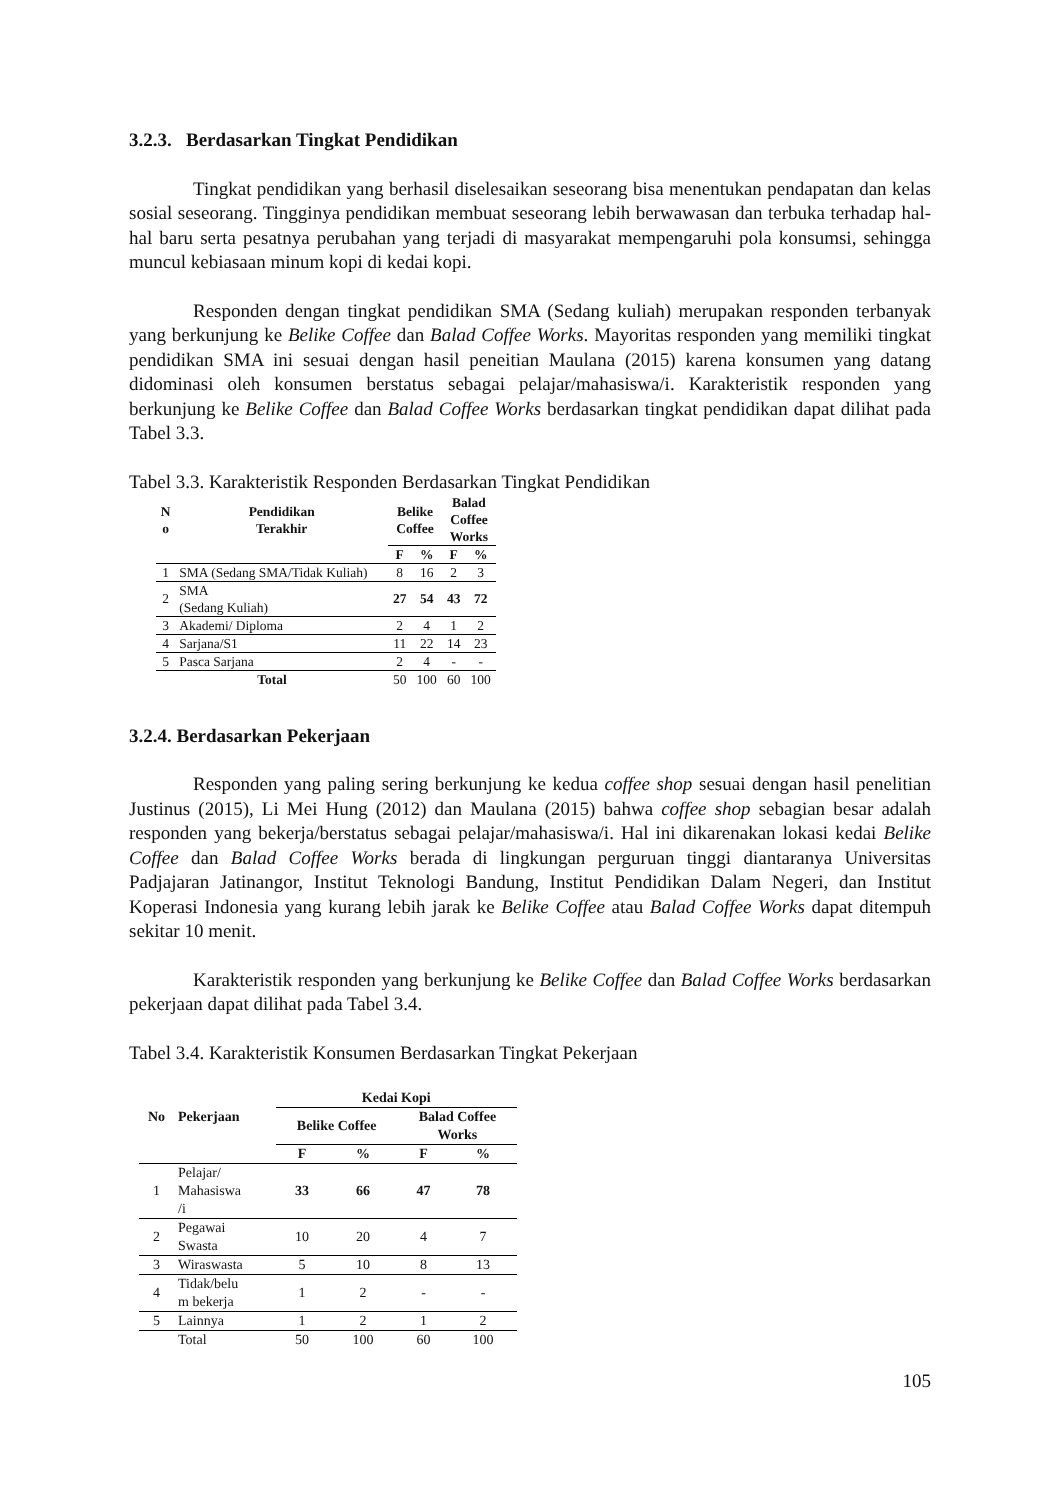3.2.3. Berdasarkan Tingkat Pendidikan
Tingkat pendidikan yang berhasil diselesaikan seseorang bisa menentukan pendapatan dan kelas sosial seseorang. Tingginya pendidikan membuat seseorang lebih berwawasan dan terbuka terhadap hal-hal baru serta pesatnya perubahan yang terjadi di masyarakat mempengaruhi pola konsumsi, sehingga muncul kebiasaan minum kopi di kedai kopi.
Responden dengan tingkat pendidikan SMA (Sedang kuliah) merupakan responden terbanyak yang berkunjung ke Belike Coffee dan Balad Coffee Works. Mayoritas responden yang memiliki tingkat pendidikan SMA ini sesuai dengan hasil peneitian Maulana (2015) karena konsumen yang datang didominasi oleh konsumen berstatus sebagai pelajar/mahasiswa/i. Karakteristik responden yang berkunjung ke Belike Coffee dan Balad Coffee Works berdasarkan tingkat pendidikan dapat dilihat pada Tabel 3.3.
Tabel 3.3. Karakteristik Responden Berdasarkan Tingkat Pendidikan
| N o | Pendidikan Terakhir | Belike Coffee | | Balad Coffee Works | |
| --- | --- | --- | --- | --- | --- |
| | | F | % | F | % |
| 1 | SMA (Sedang SMA/Tidak Kuliah) | 8 | 16 | 2 | 3 |
| 2 | SMA (Sedang Kuliah) | 27 | 54 | 43 | 72 |
| 3 | Akademi/ Diploma | 2 | 4 | 1 | 2 |
| 4 | Sarjana/S1 | 11 | 22 | 14 | 23 |
| 5 | Pasca Sarjana | 2 | 4 | - | - |
| Total | | 50 | 100 | 60 | 100 |
3.2.4. Berdasarkan Pekerjaan
Responden yang paling sering berkunjung ke kedua coffee shop sesuai dengan hasil penelitian Justinus (2015), Li Mei Hung (2012) dan Maulana (2015) bahwa coffee shop sebagian besar adalah responden yang bekerja/berstatus sebagai pelajar/mahasiswa/i. Hal ini dikarenakan lokasi kedai Belike Coffee dan Balad Coffee Works berada di lingkungan perguruan tinggi diantaranya Universitas Padjajaran Jatinangor, Institut Teknologi Bandung, Institut Pendidikan Dalam Negeri, dan Institut Koperasi Indonesia yang kurang lebih jarak ke Belike Coffee atau Balad Coffee Works dapat ditempuh sekitar 10 menit.
Karakteristik responden yang berkunjung ke Belike Coffee dan Balad Coffee Works berdasarkan pekerjaan dapat dilihat pada Tabel 3.4.
Tabel 3.4. Karakteristik Konsumen Berdasarkan Tingkat Pekerjaan
| No | Pekerjaan | Kedai Kopi | | | |
| --- | --- | --- | --- | --- | --- |
| | | Belike Coffee | | Balad Coffee Works | |
| | | F | % | F | % |
| 1 | Pelajar/ Mahasiswa /i | 33 | 66 | 47 | 78 |
| 2 | Pegawai Swasta | 10 | 20 | 4 | 7 |
| 3 | Wiraswasta | 5 | 10 | 8 | 13 |
| 4 | Tidak/belu m bekerja | 1 | 2 | - | - |
| 5 | Lainnya | 1 | 2 | 1 | 2 |
| | Total | 50 | 100 | 60 | 100 |
105